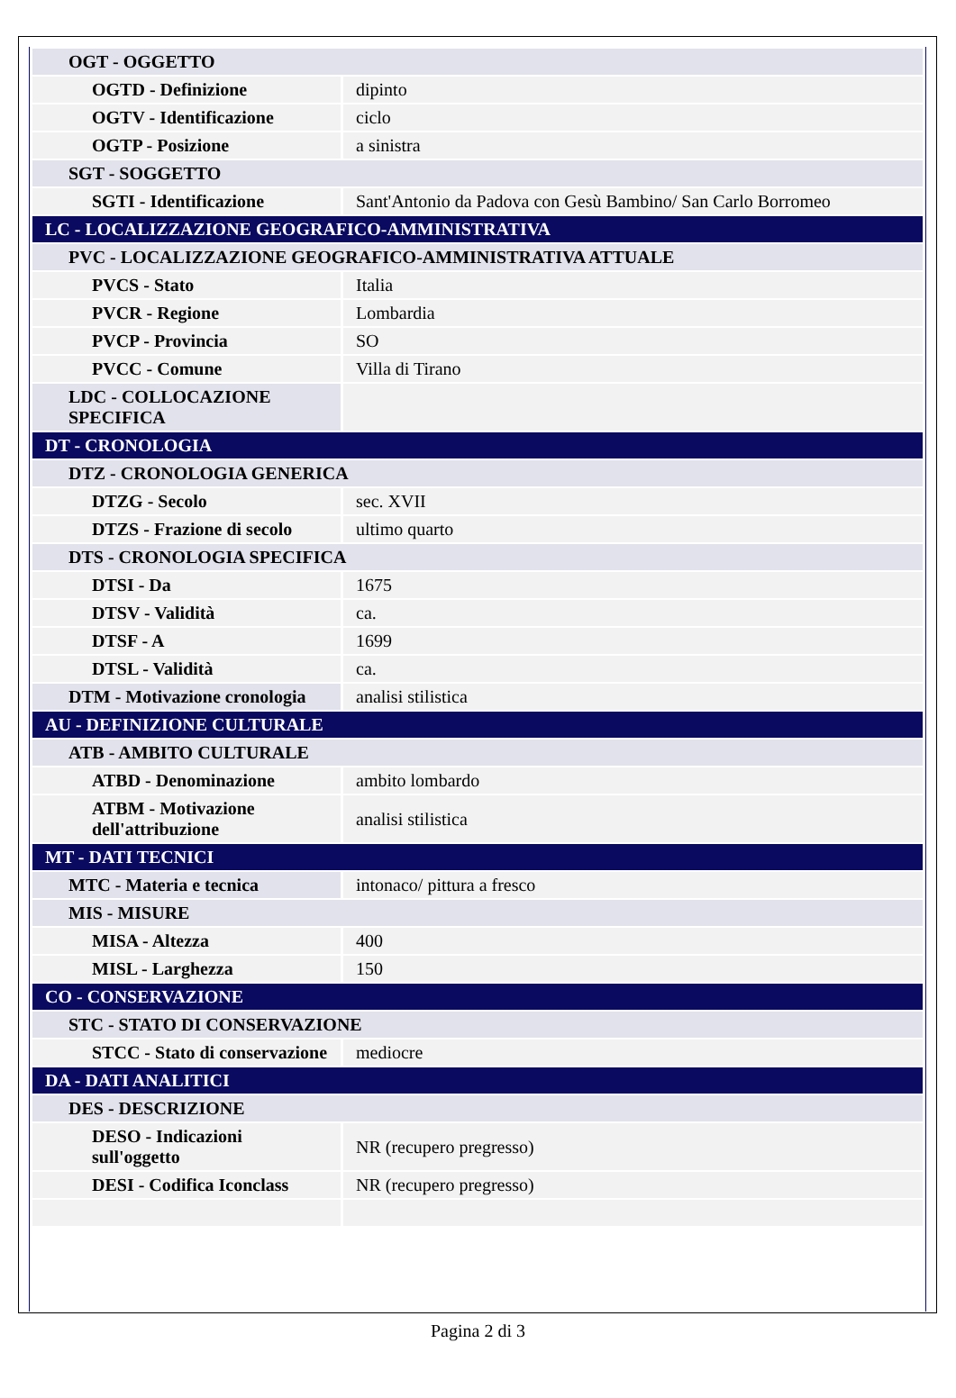| OGT - OGGETTO | |
| OGTD - Definizione | dipinto |
| OGTV - Identificazione | ciclo |
| OGTP - Posizione | a sinistra |
| SGT - SOGGETTO | |
| SGTI - Identificazione | Sant'Antonio da Padova con Gesù Bambino/ San Carlo Borromeo |
| LC - LOCALIZZAZIONE GEOGRAFICO-AMMINISTRATIVA | |
| PVC - LOCALIZZAZIONE GEOGRAFICO-AMMINISTRATIVA ATTUALE | |
| PVCS - Stato | Italia |
| PVCR - Regione | Lombardia |
| PVCP - Provincia | SO |
| PVCC - Comune | Villa di Tirano |
| LDC - COLLOCAZIONE SPECIFICA | |
| DT - CRONOLOGIA | |
| DTZ - CRONOLOGIA GENERICA | |
| DTZG - Secolo | sec. XVII |
| DTZS - Frazione di secolo | ultimo quarto |
| DTS - CRONOLOGIA SPECIFICA | |
| DTSI - Da | 1675 |
| DTSV - Validità | ca. |
| DTSF - A | 1699 |
| DTSL - Validità | ca. |
| DTM - Motivazione cronologia | analisi stilistica |
| AU - DEFINIZIONE CULTURALE | |
| ATB - AMBITO CULTURALE | |
| ATBD - Denominazione | ambito lombardo |
| ATBM - Motivazione dell'attribuzione | analisi stilistica |
| MT - DATI TECNICI | |
| MTC - Materia e tecnica | intonaco/ pittura a fresco |
| MIS - MISURE | |
| MISA - Altezza | 400 |
| MISL - Larghezza | 150 |
| CO - CONSERVAZIONE | |
| STC - STATO DI CONSERVAZIONE | |
| STCC - Stato di conservazione | mediocre |
| DA - DATI ANALITICI | |
| DES - DESCRIZIONE | |
| DESO - Indicazioni sull'oggetto | NR (recupero pregresso) |
| DESI - Codifica Iconclass | NR (recupero pregresso) |
Pagina 2 di 3